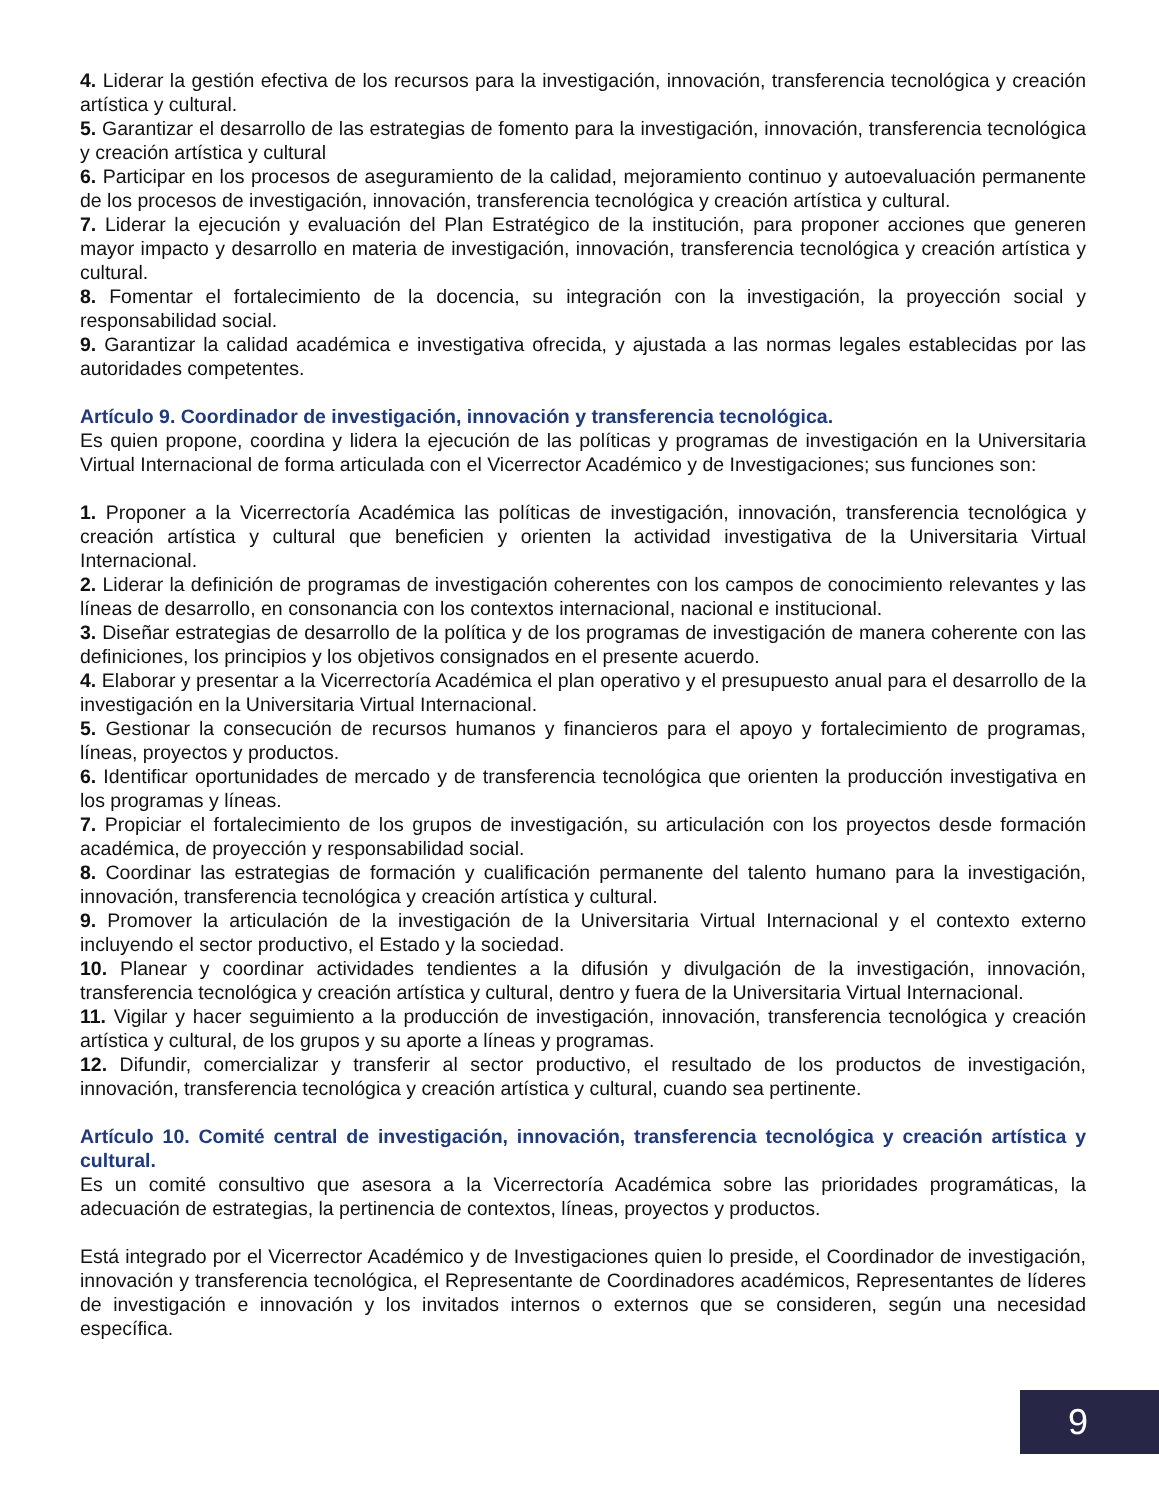4. Liderar la gestión efectiva de los recursos para la investigación, innovación, transferencia tecnológica y creación artística y cultural.
5. Garantizar el desarrollo de las estrategias de fomento para la investigación, innovación, transferencia tecnológica y creación artística y cultural
6. Participar en los procesos de aseguramiento de la calidad, mejoramiento continuo y autoevaluación permanente de los procesos de investigación, innovación, transferencia tecnológica y creación artística y cultural.
7. Liderar la ejecución y evaluación del Plan Estratégico de la institución, para proponer acciones que generen mayor impacto y desarrollo en materia de investigación, innovación, transferencia tecnológica y creación artística y cultural.
8. Fomentar el fortalecimiento de la docencia, su integración con la investigación, la proyección social y responsabilidad social.
9. Garantizar la calidad académica e investigativa ofrecida, y ajustada a las normas legales establecidas por las autoridades competentes.
Artículo 9. Coordinador de investigación, innovación y transferencia tecnológica.
Es quien propone, coordina y lidera la ejecución de las políticas y programas de investigación en la Universitaria Virtual Internacional de forma articulada con el Vicerrector Académico y de Investigaciones; sus funciones son:
1. Proponer a la Vicerrectoría Académica las políticas de investigación, innovación, transferencia tecnológica y creación artística y cultural que beneficien y orienten la actividad investigativa de la Universitaria Virtual Internacional.
2. Liderar la definición de programas de investigación coherentes con los campos de conocimiento relevantes y las líneas de desarrollo, en consonancia con los contextos internacional, nacional e institucional.
3. Diseñar estrategias de desarrollo de la política y de los programas de investigación de manera coherente con las definiciones, los principios y los objetivos consignados en el presente acuerdo.
4. Elaborar y presentar a la Vicerrectoría Académica el plan operativo y el presupuesto anual para el desarrollo de la investigación en la Universitaria Virtual Internacional.
5. Gestionar la consecución de recursos humanos y financieros para el apoyo y fortalecimiento de programas, líneas, proyectos y productos.
6. Identificar oportunidades de mercado y de transferencia tecnológica que orienten la producción investigativa en los programas y líneas.
7. Propiciar el fortalecimiento de los grupos de investigación, su articulación con los proyectos desde formación académica, de proyección y responsabilidad social.
8. Coordinar las estrategias de formación y cualificación permanente del talento humano para la investigación, innovación, transferencia tecnológica y creación artística y cultural.
9. Promover la articulación de la investigación de la Universitaria Virtual Internacional y el contexto externo incluyendo el sector productivo, el Estado y la sociedad.
10. Planear y coordinar actividades tendientes a la difusión y divulgación de la investigación, innovación, transferencia tecnológica y creación artística y cultural, dentro y fuera de la Universitaria Virtual Internacional.
11. Vigilar y hacer seguimiento a la producción de investigación, innovación, transferencia tecnológica y creación artística y cultural, de los grupos y su aporte a líneas y programas.
12. Difundir, comercializar y transferir al sector productivo, el resultado de los productos de investigación, innovación, transferencia tecnológica y creación artística y cultural, cuando sea pertinente.
Artículo 10. Comité central de investigación, innovación, transferencia tecnológica y creación artística y cultural.
Es un comité consultivo que asesora a la Vicerrectoría Académica sobre las prioridades programáticas, la adecuación de estrategias, la pertinencia de contextos, líneas, proyectos y productos.
Está integrado por el Vicerrector Académico y de Investigaciones quien lo preside, el Coordinador de investigación, innovación y transferencia tecnológica, el Representante de Coordinadores académicos, Representantes de líderes de investigación e innovación y los invitados internos o externos que se consideren, según una necesidad específica.
9